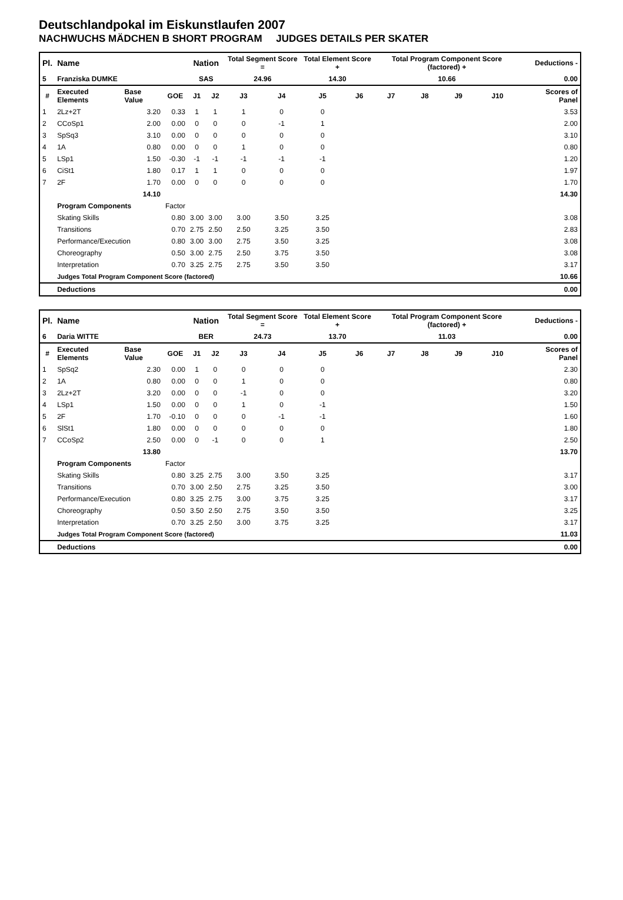Deutschlandpokal im Eiskunstlaufen 2007
NACHWUCHS MÄDCHEN B SHORT PROGRAM JUDGES DETAILS PER SKATER
| Pl. | Name | | | Nation | | Total Segment Score = | | Total Element Score + | | Total Program Component Score (factored) + | | | | Deductions - | |
| 5 | Franziska DUMKE | | | SAS | | 24.96 | | 14.30 | | 10.66 | | | | 0.00 | |
| # | Executed Elements | Base Value | GOE | J1 | J2 | J3 | J4 | J5 | J6 | J7 | J8 | J9 | J10 | | Scores of Panel |
| 1 | 2Lz+2T | 3.20 | 0.33 | 1 | 1 | 1 | 0 | 0 | | | | | | | 3.53 |
| 2 | CCoSp1 | 2.00 | 0.00 | 0 | 0 | 0 | -1 | 1 | | | | | | | 2.00 |
| 3 | SpSq3 | 3.10 | 0.00 | 0 | 0 | 0 | 0 | 0 | | | | | | | 3.10 |
| 4 | 1A | 0.80 | 0.00 | 0 | 0 | 1 | 0 | 0 | | | | | | | 0.80 |
| 5 | LSp1 | 1.50 | -0.30 | -1 | -1 | -1 | -1 | -1 | | | | | | | 1.20 |
| 6 | CiSt1 | 1.80 | 0.17 | 1 | 1 | 0 | 0 | 0 | | | | | | | 1.97 |
| 7 | 2F | 1.70 | 0.00 | 0 | 0 | 0 | 0 | 0 | | | | | | | 1.70 |
| | | 14.10 | | | | | | | | | | | | | 14.30 |
| | Program Components | | Factor | | | | | | | | | | | | |
| | Skating Skills | | 0.80 | 3.00 | 3.00 | 3.00 | 3.50 | 3.25 | | | | | | | 3.08 |
| | Transitions | | 0.70 | 2.75 | 2.50 | 2.50 | 3.25 | 3.50 | | | | | | | 2.83 |
| | Performance/Execution | | 0.80 | 3.00 | 3.00 | 2.75 | 3.50 | 3.25 | | | | | | | 3.08 |
| | Choreography | | 0.50 | 3.00 | 2.75 | 2.50 | 3.75 | 3.50 | | | | | | | 3.08 |
| | Interpretation | | 0.70 | 3.25 | 2.75 | 2.75 | 3.50 | 3.50 | | | | | | | 3.17 |
| | Judges Total Program Component Score (factored) | | | | | | | | | | | | | | 10.66 |
| | Deductions | | | | | | | | | | | | | | 0.00 |
| Pl. | Name | | | Nation | | Total Segment Score = | | Total Element Score + | | Total Program Component Score (factored) + | | | | Deductions - | |
| 6 | Daria WITTE | | | BER | | 24.73 | | 13.70 | | 11.03 | | | | 0.00 | |
| # | Executed Elements | Base Value | GOE | J1 | J2 | J3 | J4 | J5 | J6 | J7 | J8 | J9 | J10 | | Scores of Panel |
| 1 | SpSq2 | 2.30 | 0.00 | 1 | 0 | 0 | 0 | 0 | | | | | | | 2.30 |
| 2 | 1A | 0.80 | 0.00 | 0 | 0 | 1 | 0 | 0 | | | | | | | 0.80 |
| 3 | 2Lz+2T | 3.20 | 0.00 | 0 | 0 | -1 | 0 | 0 | | | | | | | 3.20 |
| 4 | LSp1 | 1.50 | 0.00 | 0 | 0 | 1 | 0 | -1 | | | | | | | 1.50 |
| 5 | 2F | 1.70 | -0.10 | 0 | 0 | 0 | -1 | -1 | | | | | | | 1.60 |
| 6 | SlSt1 | 1.80 | 0.00 | 0 | 0 | 0 | 0 | 0 | | | | | | | 1.80 |
| 7 | CCoSp2 | 2.50 | 0.00 | 0 | -1 | 0 | 0 | 1 | | | | | | | 2.50 |
| | | 13.80 | | | | | | | | | | | | | 13.70 |
| | Program Components | | Factor | | | | | | | | | | | | |
| | Skating Skills | | 0.80 | 3.25 | 2.75 | 3.00 | 3.50 | 3.25 | | | | | | | 3.17 |
| | Transitions | | 0.70 | 3.00 | 2.50 | 2.75 | 3.25 | 3.50 | | | | | | | 3.00 |
| | Performance/Execution | | 0.80 | 3.25 | 2.75 | 3.00 | 3.75 | 3.25 | | | | | | | 3.17 |
| | Choreography | | 0.50 | 3.50 | 2.50 | 2.75 | 3.50 | 3.50 | | | | | | | 3.25 |
| | Interpretation | | 0.70 | 3.25 | 2.50 | 3.00 | 3.75 | 3.25 | | | | | | | 3.17 |
| | Judges Total Program Component Score (factored) | | | | | | | | | | | | | | 11.03 |
| | Deductions | | | | | | | | | | | | | | 0.00 |